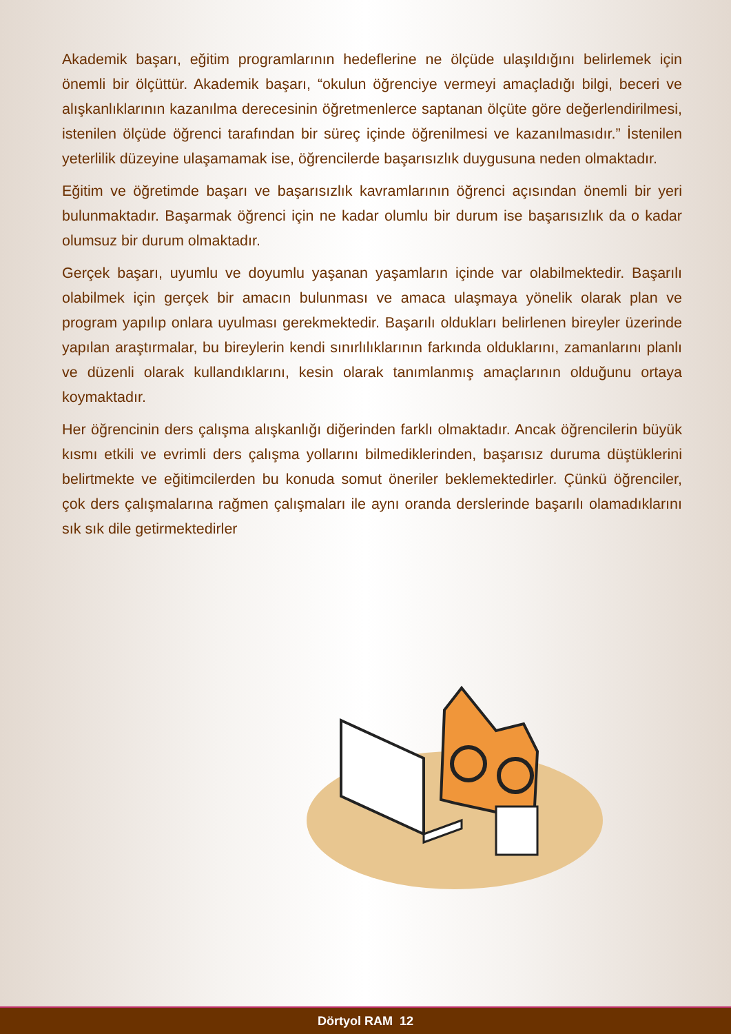Akademik başarı, eğitim programlarının hedeflerine ne ölçüde ulaşıldığını belirlemek için önemli bir ölçüttür. Akademik başarı, “okulun öğrenciye vermeyi amaçladığı bilgi, beceri ve alışkanlıklarının kazanılma derecesinin öğretmenlerce saptanan ölçüte göre değerlendirilmesi, istenilen ölçüde öğrenci tarafından bir süreç içinde öğrenilmesi ve kazanılmasıdır.” İstenilen yeterlilik düzeyine ulaşamamak ise, öğrencilerde başarısızlık duygusuna neden olmaktadır.
Eğitim ve öğretimde başarı ve başarısızlık kavramlarının öğrenci açısından önemli bir yeri bulunmaktadır. Başarmak öğrenci için ne kadar olumlu bir durum ise başarısızlık da o kadar olumsuz bir durum olmaktadır.
Gerçek başarı, uyumlu ve doyumlu yaşanan yaşamların içinde var olabilmektedir. Başarılı olabilmek için gerçek bir amacın bulunması ve amaca ulaşmaya yönelik olarak plan ve program yapılıp onlara uyulması gerekmektedir. Başarılı oldukları belirlenen bireyler üzerinde yapılan araştırmalar, bu bireylerin kendi sınırlılıklarının farkında olduklarını, zamanlarını planlı ve düzenli olarak kullandıklarını, kesin olarak tanımlanmış amaçlarının olduğunu ortaya koymaktadır.
Her öğrencinin ders çalışma alışkanlığı diğerinden farklı olmaktadır. Ancak öğrencilerin büyük kısmı etkili ve evrimli ders çalışma yollarını bilmediklerinden, başarısız duruma düştüklerini belirtmekte ve eğitimcilerden bu konuda somut öneriler beklemektedirler. Çünkü öğrenciler, çok ders çalışmalarına rağmen çalışmaları ile aynı oranda derslerinde başarılı olamadıklarını sık sık dile getirmektedirler
Dörtyol RAM 12